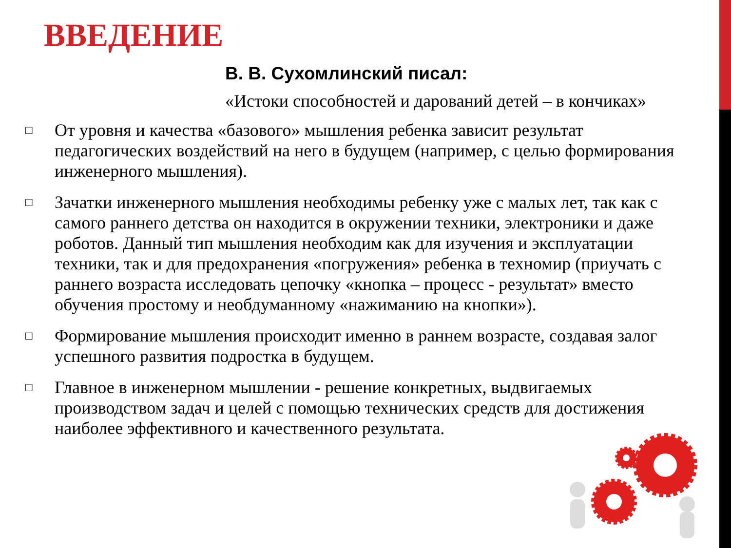ВВЕДЕНИЕ
В. В. Сухомлинский писал:
«Истоки способностей и дарований детей – в кончиках»
□ От уровня и качества «базового» мышления ребенка зависит результат педагогических воздействий на него в будущем (например, с целью формирования инженерного мышления).
□ Зачатки инженерного мышления необходимы ребенку уже с малых лет, так как с самого раннего детства он находится в окружении техники, электроники и даже роботов. Данный тип мышления необходим как для изучения и эксплуатации техники, так и для предохранения «погружения» ребенка в техномир (приучать с раннего возраста исследовать цепочку «кнопка – процесс - результат» вместо обучения простому и необдуманному «нажиманию на кнопки»).
□ Формирование мышления происходит именно в раннем возрасте, создавая залог успешного развития подростка в будущем.
□ Главное в инженерном мышлении - решение конкретных, выдвигаемых производством задач и целей с помощью технических средств для достижения наиболее эффективного и качественного результата.